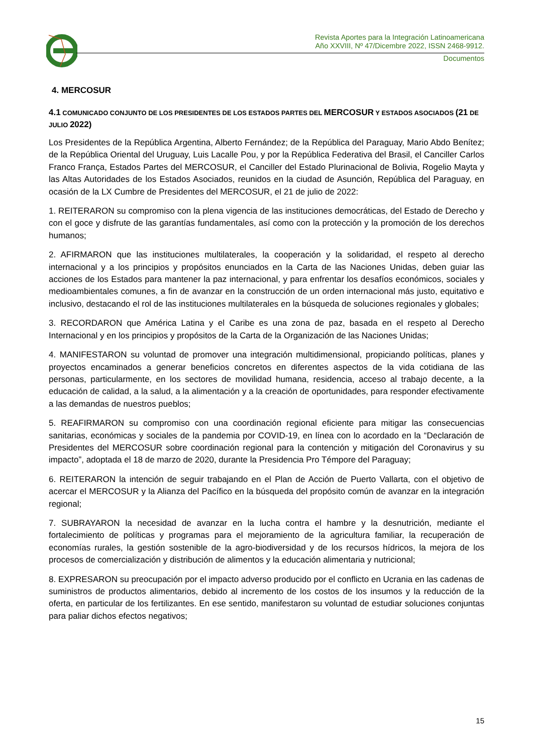Revista Aportes para la Integración Latinoamericana
Año XXVIII, Nº 47/Dicembre 2022, ISSN 2468-9912.
Documentos
4. MERCOSUR
4.1 COMUNICADO CONJUNTO DE LOS PRESIDENTES DE LOS ESTADOS PARTES DEL MERCOSUR Y ESTADOS ASOCIADOS (21 DE JULIO 2022)
Los Presidentes de la República Argentina, Alberto Fernández; de la República del Paraguay, Mario Abdo Benítez; de la República Oriental del Uruguay, Luis Lacalle Pou, y por la República Federativa del Brasil, el Canciller Carlos Franco França, Estados Partes del MERCOSUR, el Canciller del Estado Plurinacional de Bolivia, Rogelio Mayta y las Altas Autoridades de los Estados Asociados, reunidos en la ciudad de Asunción, República del Paraguay, en ocasión de la LX Cumbre de Presidentes del MERCOSUR, el 21 de julio de 2022:
1. REITERARON su compromiso con la plena vigencia de las instituciones democráticas, del Estado de Derecho y con el goce y disfrute de las garantías fundamentales, así como con la protección y la promoción de los derechos humanos;
2. AFIRMARON que las instituciones multilaterales, la cooperación y la solidaridad, el respeto al derecho internacional y a los principios y propósitos enunciados en la Carta de las Naciones Unidas, deben guiar las acciones de los Estados para mantener la paz internacional, y para enfrentar los desafíos económicos, sociales y medioambientales comunes, a fin de avanzar en la construcción de un orden internacional más justo, equitativo e inclusivo, destacando el rol de las instituciones multilaterales en la búsqueda de soluciones regionales y globales;
3. RECORDARON que América Latina y el Caribe es una zona de paz, basada en el respeto al Derecho Internacional y en los principios y propósitos de la Carta de la Organización de las Naciones Unidas;
4. MANIFESTARON su voluntad de promover una integración multidimensional, propiciando políticas, planes y proyectos encaminados a generar beneficios concretos en diferentes aspectos de la vida cotidiana de las personas, particularmente, en los sectores de movilidad humana, residencia, acceso al trabajo decente, a la educación de calidad, a la salud, a la alimentación y a la creación de oportunidades, para responder efectivamente a las demandas de nuestros pueblos;
5. REAFIRMARON su compromiso con una coordinación regional eficiente para mitigar las consecuencias sanitarias, económicas y sociales de la pandemia por COVID-19, en línea con lo acordado en la “Declaración de Presidentes del MERCOSUR sobre coordinación regional para la contención y mitigación del Coronavirus y su impacto”, adoptada el 18 de marzo de 2020, durante la Presidencia Pro Témpore del Paraguay;
6. REITERARON la intención de seguir trabajando en el Plan de Acción de Puerto Vallarta, con el objetivo de acercar el MERCOSUR y la Alianza del Pacífico en la búsqueda del propósito común de avanzar en la integración regional;
7. SUBRAYARON la necesidad de avanzar en la lucha contra el hambre y la desnutrición, mediante el fortalecimiento de políticas y programas para el mejoramiento de la agricultura familiar, la recuperación de economías rurales, la gestión sostenible de la agro-biodiversidad y de los recursos hídricos, la mejora de los procesos de comercialización y distribución de alimentos y la educación alimentaria y nutricional;
8. EXPRESARON su preocupación por el impacto adverso producido por el conflicto en Ucrania en las cadenas de suministros de productos alimentarios, debido al incremento de los costos de los insumos y la reducción de la oferta, en particular de los fertilizantes. En ese sentido, manifestaron su voluntad de estudiar soluciones conjuntas para paliar dichos efectos negativos;
15